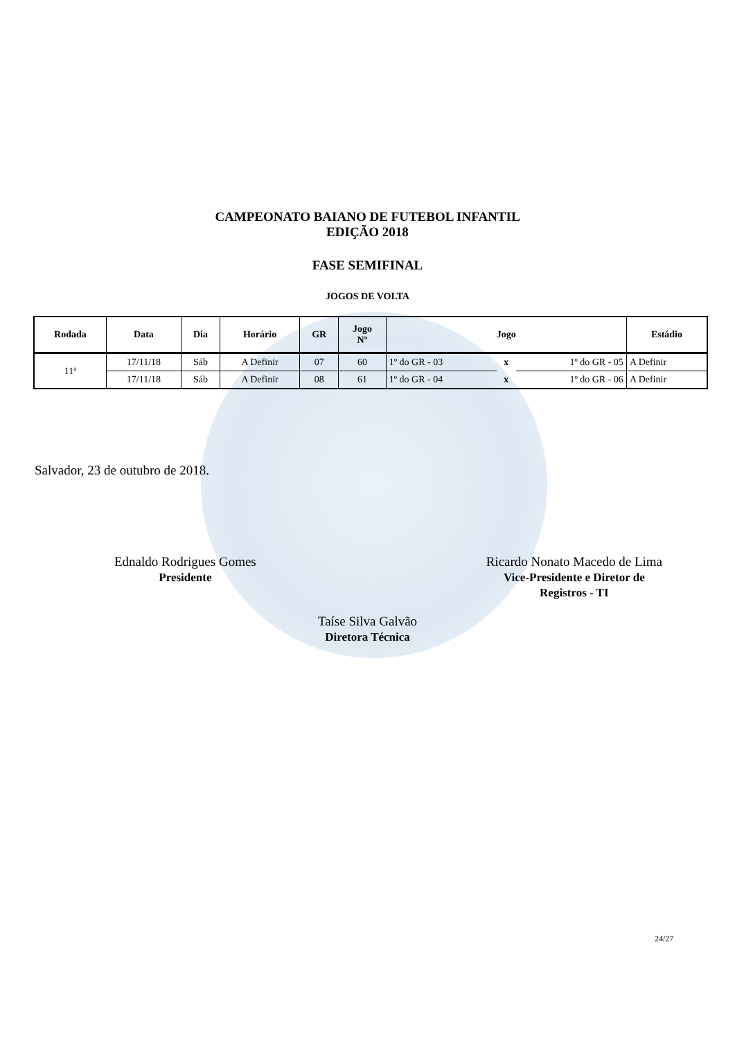CAMPEONATO BAIANO DE FUTEBOL INFANTIL
EDIÇÃO 2018
FASE SEMIFINAL
JOGOS DE VOLTA
| Rodada | Data | Dia | Horário | GR | Jogo Nº | Jogo | | | Estádio |
| --- | --- | --- | --- | --- | --- | --- | --- | --- | --- |
| 11ª | 17/11/18 | Sáb | A Definir | 07 | 60 | 1º do GR - 03 | x | 1º do GR - 05 | A Definir |
| | 17/11/18 | Sáb | A Definir | 08 | 61 | 1º do GR - 04 | x | 1º do GR - 06 | A Definir |
Salvador, 23 de outubro de 2018.
Ednaldo Rodrigues Gomes
Presidente
Ricardo Nonato Macedo de Lima
Vice-Presidente e Diretor de
Registros - TI
Taíse Silva Galvão
Diretora Técnica
24/27